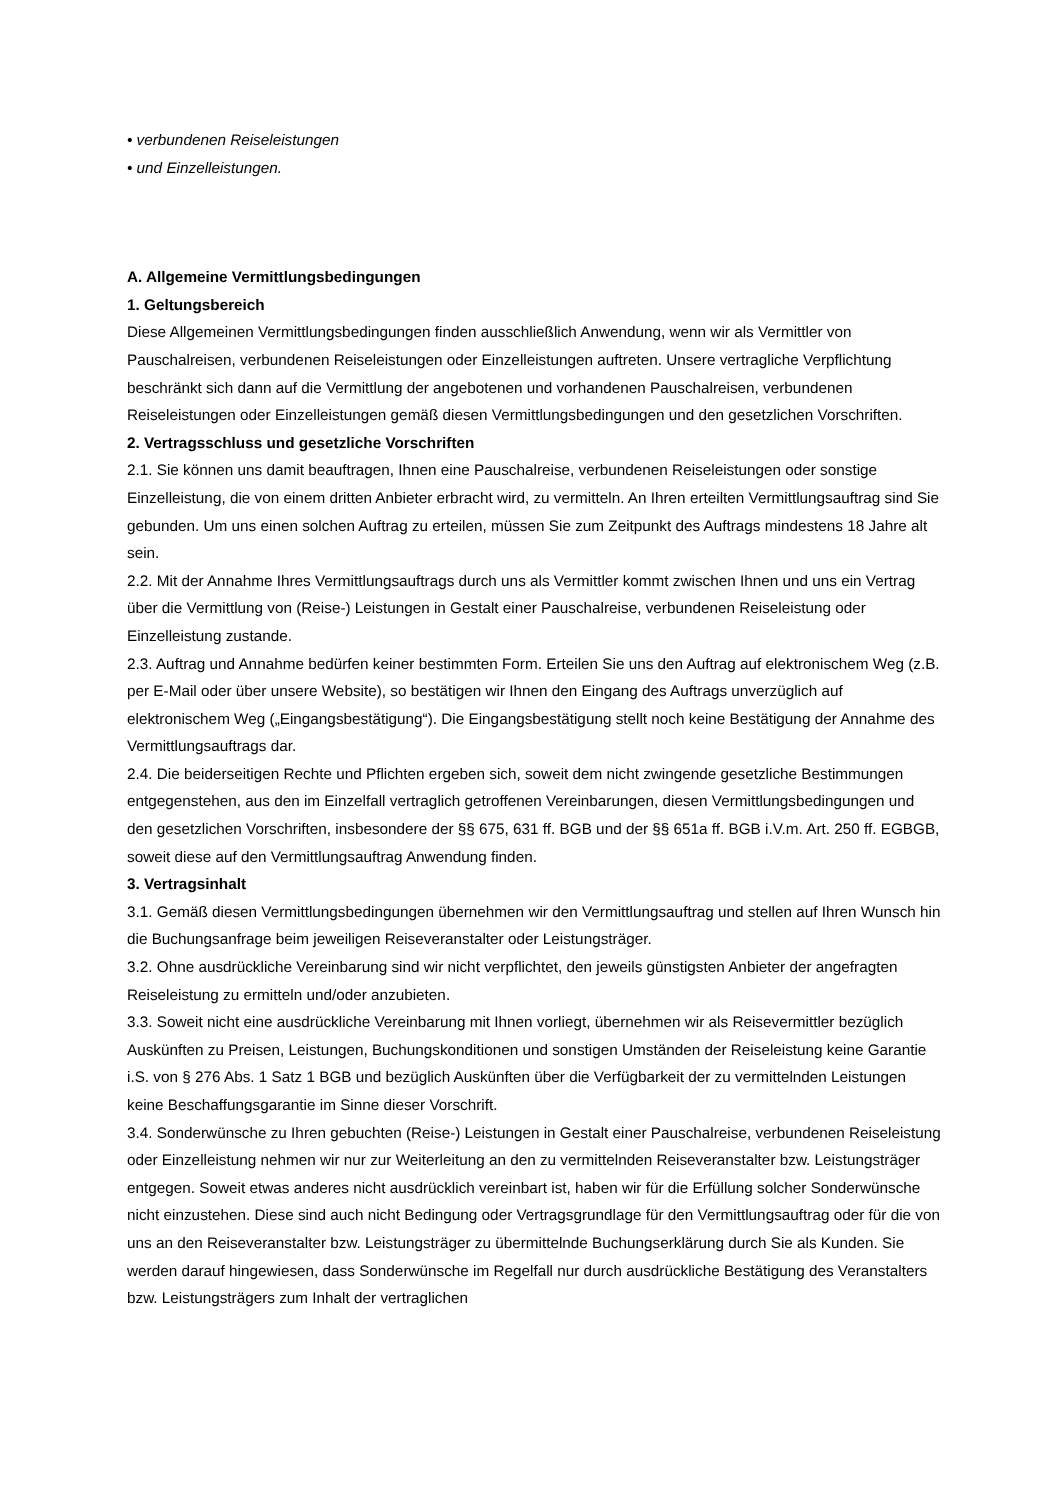• verbundenen Reiseleistungen
• und Einzelleistungen.
A. Allgemeine Vermittlungsbedingungen
1. Geltungsbereich
Diese Allgemeinen Vermittlungsbedingungen finden ausschließlich Anwendung, wenn wir als Vermittler von Pauschalreisen, verbundenen Reiseleistungen oder Einzelleistungen auftreten. Unsere vertragliche Verpflichtung beschränkt sich dann auf die Vermittlung der angebotenen und vorhandenen Pauschalreisen, verbundenen Reiseleistungen oder Einzelleistungen gemäß diesen Vermittlungsbedingungen und den gesetzlichen Vorschriften.
2. Vertragsschluss und gesetzliche Vorschriften
2.1. Sie können uns damit beauftragen, Ihnen eine Pauschalreise, verbundenen Reiseleistungen oder sonstige Einzelleistung, die von einem dritten Anbieter erbracht wird, zu vermitteln. An Ihren erteilten Vermittlungsauftrag sind Sie gebunden. Um uns einen solchen Auftrag zu erteilen, müssen Sie zum Zeitpunkt des Auftrags mindestens 18 Jahre alt sein.
2.2. Mit der Annahme Ihres Vermittlungsauftrags durch uns als Vermittler kommt zwischen Ihnen und uns ein Vertrag über die Vermittlung von (Reise-) Leistungen in Gestalt einer Pauschalreise, verbundenen Reiseleistung oder Einzelleistung zustande.
2.3. Auftrag und Annahme bedürfen keiner bestimmten Form. Erteilen Sie uns den Auftrag auf elektronischem Weg (z.B. per E-Mail oder über unsere Website), so bestätigen wir Ihnen den Eingang des Auftrags unverzüglich auf elektronischem Weg („Eingangsbestätigung“). Die Eingangsbestätigung stellt noch keine Bestätigung der Annahme des Vermittlungsauftrags dar.
2.4. Die beiderseitigen Rechte und Pflichten ergeben sich, soweit dem nicht zwingende gesetzliche Bestimmungen entgegenstehen, aus den im Einzelfall vertraglich getroffenen Vereinbarungen, diesen Vermittlungsbedingungen und den gesetzlichen Vorschriften, insbesondere der §§ 675, 631 ff. BGB und der §§ 651a ff. BGB i.V.m. Art. 250 ff. EGBGB, soweit diese auf den Vermittlungsauftrag Anwendung finden.
3. Vertragsinhalt
3.1. Gemäß diesen Vermittlungsbedingungen übernehmen wir den Vermittlungsauftrag und stellen auf Ihren Wunsch hin die Buchungsanfrage beim jeweiligen Reiseveranstalter oder Leistungsträger.
3.2. Ohne ausdrückliche Vereinbarung sind wir nicht verpflichtet, den jeweils günstigsten Anbieter der angefragten Reiseleistung zu ermitteln und/oder anzubieten.
3.3. Soweit nicht eine ausdrückliche Vereinbarung mit Ihnen vorliegt, übernehmen wir als Reisevermittler bezüglich Auskünften zu Preisen, Leistungen, Buchungskonditionen und sonstigen Umständen der Reiseleistung keine Garantie i.S. von § 276 Abs. 1 Satz 1 BGB und bezüglich Auskünften über die Verfügbarkeit der zu vermittelnden Leistungen keine Beschaffungsgarantie im Sinne dieser Vorschrift.
3.4. Sonderwünsche zu Ihren gebuchten (Reise-) Leistungen in Gestalt einer Pauschalreise, verbundenen Reiseleistung oder Einzelleistung nehmen wir nur zur Weiterleitung an den zu vermittelnden Reiseveranstalter bzw. Leistungsträger entgegen. Soweit etwas anderes nicht ausdrücklich vereinbart ist, haben wir für die Erfüllung solcher Sonderwünsche nicht einzustehen. Diese sind auch nicht Bedingung oder Vertragsgrundlage für den Vermittlungsauftrag oder für die von uns an den Reiseveranstalter bzw. Leistungsträger zu übermittelnde Buchungserklärung durch Sie als Kunden. Sie werden darauf hingewiesen, dass Sonderwünsche im Regelfall nur durch ausdrückliche Bestätigung des Veranstalters bzw. Leistungsträgers zum Inhalt der vertraglichen